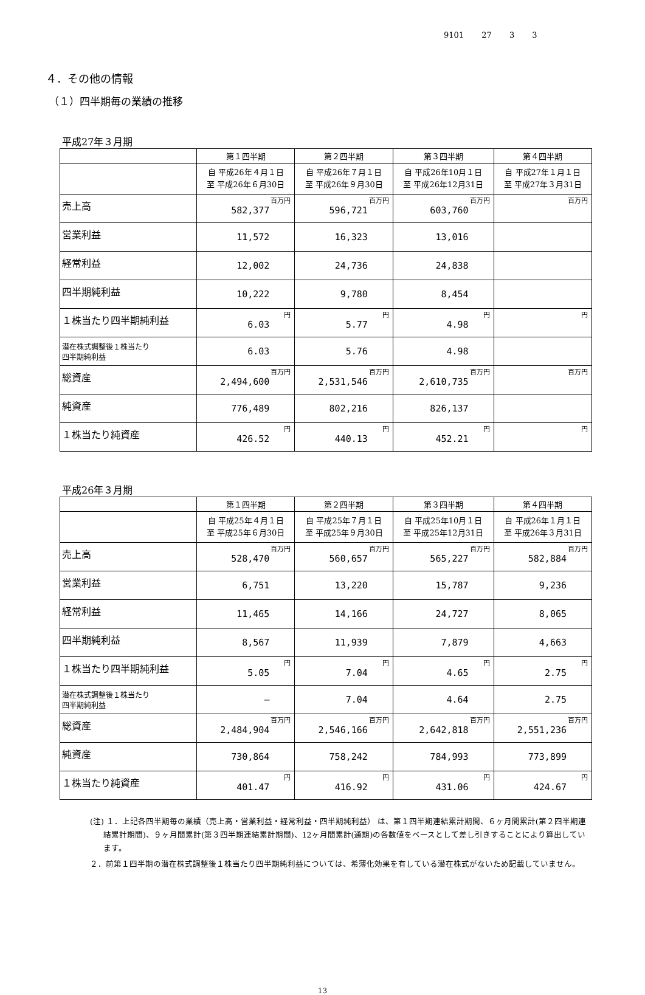9101 27 3 3
４．その他の情報
（１）四半期毎の業績の推移
平成27年３月期
| | 第１四半期 | 第２四半期 | 第３四半期 | 第４四半期 |
| --- | --- | --- | --- | --- |
| | 自 平成26年４月１日 至 平成26年６月30日 | 自 平成26年７月１日 至 平成26年９月30日 | 自 平成26年10月１日 至 平成26年12月31日 | 自 平成27年１月１日 至 平成27年３月31日 |
| 売上高 | 百万円 582,377 | 百万円 596,721 | 百万円 603,760 | 百万円 |
| 営業利益 | 11,572 | 16,323 | 13,016 | |
| 経常利益 | 12,002 | 24,736 | 24,838 | |
| 四半期純利益 | 10,222 | 9,780 | 8,454 | |
| １株当たり四半期純利益 | 円 6.03 | 円 5.77 | 円 4.98 | 円 |
| 潜在株式調整後１株当たり 四半期純利益 | 6.03 | 5.76 | 4.98 | |
| 総資産 | 百万円 2,494,600 | 百万円 2,531,546 | 百万円 2,610,735 | 百万円 |
| 純資産 | 776,489 | 802,216 | 826,137 | |
| １株当たり純資産 | 円 426.52 | 円 440.13 | 円 452.21 | 円 |
平成26年３月期
| | 第１四半期 | 第２四半期 | 第３四半期 | 第４四半期 |
| --- | --- | --- | --- | --- |
| | 自 平成25年４月１日 至 平成25年６月30日 | 自 平成25年７月１日 至 平成25年９月30日 | 自 平成25年10月１日 至 平成25年12月31日 | 自 平成26年１月１日 至 平成26年３月31日 |
| 売上高 | 百万円 528,470 | 百万円 560,657 | 百万円 565,227 | 百万円 582,884 |
| 営業利益 | 6,751 | 13,220 | 15,787 | 9,236 |
| 経常利益 | 11,465 | 14,166 | 24,727 | 8,065 |
| 四半期純利益 | 8,567 | 11,939 | 7,879 | 4,663 |
| １株当たり四半期純利益 | 円 5.05 | 円 7.04 | 円 4.65 | 円 2.75 |
| 潜在株式調整後１株当たり 四半期純利益 | ― | 7.04 | 4.64 | 2.75 |
| 総資産 | 百万円 2,484,904 | 百万円 2,546,166 | 百万円 2,642,818 | 百万円 2,551,236 |
| 純資産 | 730,864 | 758,242 | 784,993 | 773,899 |
| １株当たり純資産 | 円 401.47 | 円 416.92 | 円 431.06 | 円 424.67 |
(注) １．上記各四半期毎の業績（売上高・営業利益・経常利益・四半期純利益） は、第１四半期連結累計期間、６ヶ月間累計(第２四半期連結累計期間)、９ヶ月間累計(第３四半期連結累計期間)、12ヶ月間累計(通期)の各数値をベースとして差し引きすることにより算出しています。
２．前第１四半期の潜在株式調整後１株当たり四半期純利益については、希薄化効果を有している潜在株式がないため記載していません。
13